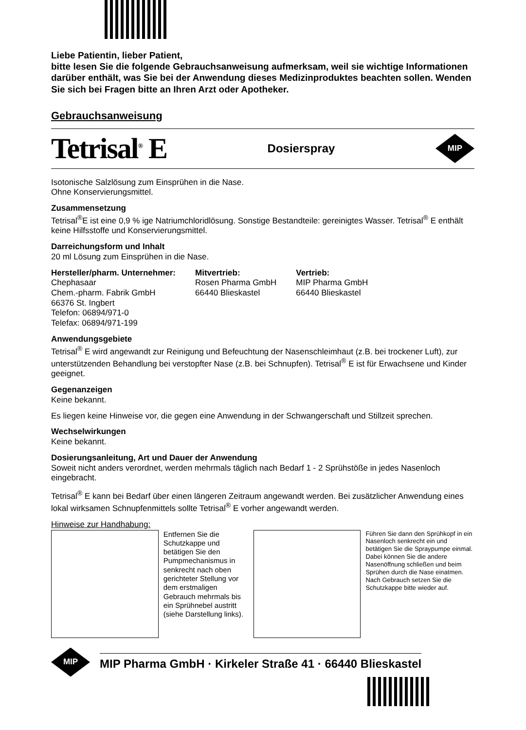Liebe Patientin, lieber Patient,
bitte lesen Sie die folgende Gebrauchsanweisung aufmerksam, weil sie wichtige Informationen darüber enthält, was Sie bei der Anwendung dieses Medizinproduktes beachten sollen. Wenden Sie sich bei Fragen bitte an Ihren Arzt oder Apotheker.
Gebrauchsanweisung
Tetrisal<sup>®</sup> E Dosierspray MIP
Isotonische Salzlösung zum Einsprühen in die Nase.
Ohne Konservierungsmittel.
Zusammensetzung
Tetrisal<sup>®</sup>E ist eine 0,9 % ige Natriumchloridlösung. Sonstige Bestandteile: gereinigtes Wasser. Tetrisal<sup>®</sup> E enthält keine Hilfsstoffe und Konservierungsmittel.
Darreichungsform und Inhalt
20 ml Lösung zum Einsprühen in die Nase.
Hersteller/pharm. Unternehmer:
Chephasaar
Chem.-pharm. Fabrik GmbH
66376 St. Ingbert
Telefon: 06894/971-0
Telefax: 06894/971-199
Mitvertrieb:
Rosen Pharma GmbH
66440 Blieskastel
Vertrieb:
MIP Pharma GmbH
66440 Blieskastel
Anwendungsgebiete
Tetrisal<sup>®</sup> E wird angewandt zur Reinigung und Befeuchtung der Nasenschleimhaut (z.B. bei trockener Luft), zur unterstützenden Behandlung bei verstopfter Nase (z.B. bei Schnupfen). Tetrisal<sup>®</sup> E ist für Erwachsene und Kinder geeignet.
Gegenanzeigen
Keine bekannt.
Es liegen keine Hinweise vor, die gegen eine Anwendung in der Schwangerschaft und Stillzeit sprechen.
Wechselwirkungen
Keine bekannt.
Dosierungsanleitung, Art und Dauer der Anwendung
Soweit nicht anders verordnet, werden mehrmals täglich nach Bedarf 1 - 2 Sprühstöße in jedes Nasenloch eingebracht.
Tetrisal<sup>®</sup> E kann bei Bedarf über einen längeren Zeitraum angewandt werden. Bei zusätzlicher Anwendung eines lokal wirksamen Schnupfenmittels sollte Tetrisal<sup>®</sup> E vorher angewandt werden.
Hinweise zur Handhabung:
Entfernen Sie die Schutzkappe und betätigen Sie den Pumpmechanismus in senkrecht nach oben gerichteter Stellung vor dem erstmaligen Gebrauch mehrmals bis ein Sprühnebel austritt (siehe Darstellung links).
Führen Sie dann den Sprühkopf in ein Nasenloch senkrecht ein und betätigen Sie die Spraypumpe einmal. Dabei können Sie die andere Nasenöffnung schließen und beim Sprühen durch die Nase einatmen. Nach Gebrauch setzen Sie die Schutzkappe bitte wieder auf.
MIP MIP Pharma GmbH · Kirkeler Straße 41 · 66440 Blieskastel